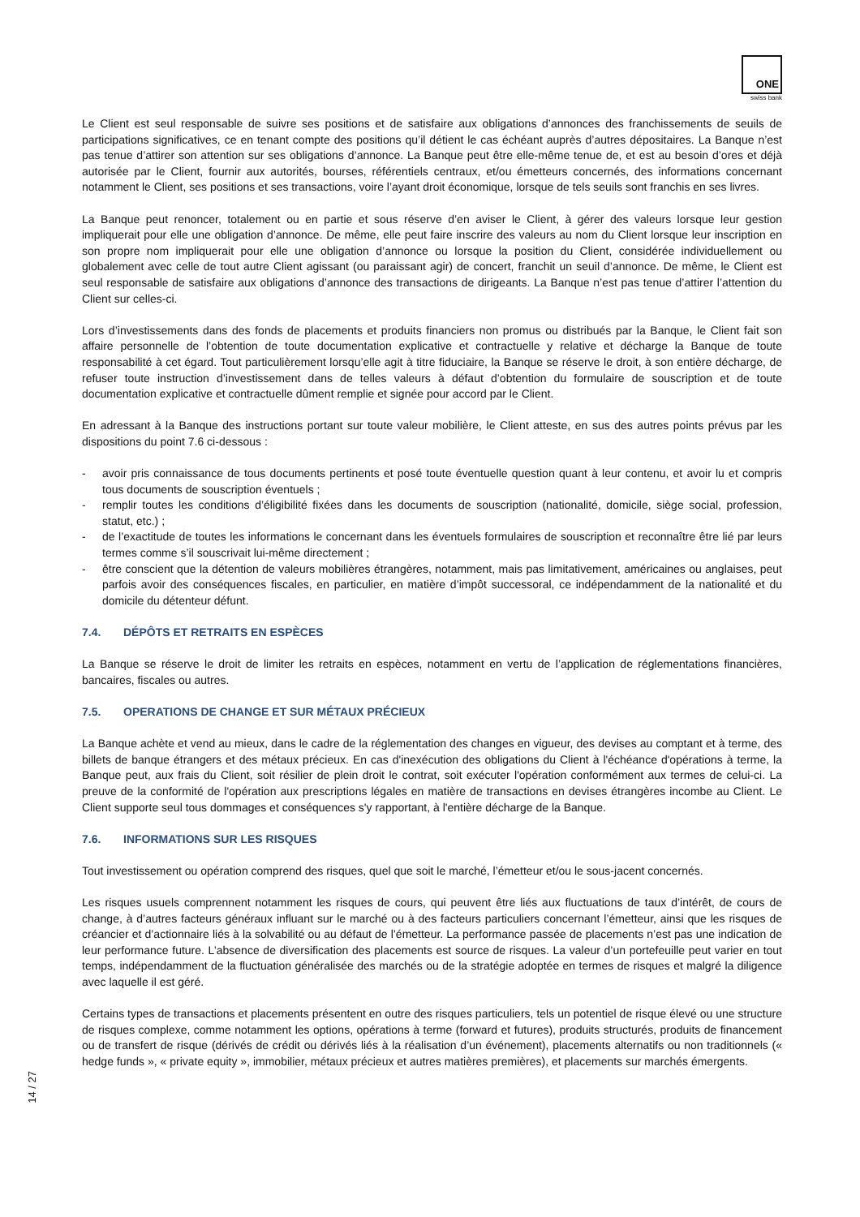ONE
swiss bank
Le Client est seul responsable de suivre ses positions et de satisfaire aux obligations d’annonces des franchissements de seuils de participations significatives, ce en tenant compte des positions qu’il détient le cas échéant auprès d’autres dépositaires. La Banque n’est pas tenue d’attirer son attention sur ses obligations d’annonce. La Banque peut être elle-même tenue de, et est au besoin d’ores et déjà autorisée par le Client, fournir aux autorités, bourses, référentiels centraux, et/ou émetteurs concernés, des informations concernant notamment le Client, ses positions et ses transactions, voire l’ayant droit économique, lorsque de tels seuils sont franchis en ses livres.
La Banque peut renoncer, totalement ou en partie et sous réserve d’en aviser le Client, à gérer des valeurs lorsque leur gestion impliquerait pour elle une obligation d’annonce. De même, elle peut faire inscrire des valeurs au nom du Client lorsque leur inscription en son propre nom impliquerait pour elle une obligation d’annonce ou lorsque la position du Client, considérée individuellement ou globalement avec celle de tout autre Client agissant (ou paraissant agir) de concert, franchit un seuil d’annonce. De même, le Client est seul responsable de satisfaire aux obligations d’annonce des transactions de dirigeants. La Banque n’est pas tenue d’attirer l’attention du Client sur celles-ci.
Lors d’investissements dans des fonds de placements et produits financiers non promus ou distribués par la Banque, le Client fait son affaire personnelle de l’obtention de toute documentation explicative et contractuelle y relative et décharge la Banque de toute responsabilité à cet égard. Tout particulièrement lorsqu’elle agit à titre fiduciaire, la Banque se réserve le droit, à son entière décharge, de refuser toute instruction d’investissement dans de telles valeurs à défaut d’obtention du formulaire de souscription et de toute documentation explicative et contractuelle dûment remplie et signée pour accord par le Client.
En adressant à la Banque des instructions portant sur toute valeur mobilière, le Client atteste, en sus des autres points prévus par les dispositions du point 7.6 ci-dessous :
- avoir pris connaissance de tous documents pertinents et posé toute éventuelle question quant à leur contenu, et avoir lu et compris tous documents de souscription éventuels ;
- remplir toutes les conditions d’éligibilité fixées dans les documents de souscription (nationalité, domicile, siège social, profession, statut, etc.) ;
- de l’exactitude de toutes les informations le concernant dans les éventuels formulaires de souscription et reconnaître être lié par leurs termes comme s’il souscrivait lui-même directement ;
- être conscient que la détention de valeurs mobilières étrangères, notamment, mais pas limitativement, américaines ou anglaises, peut parfois avoir des conséquences fiscales, en particulier, en matière d’impôt successoral, ce indépendamment de la nationalité et du domicile du détenteur défunt.
7.4. DÉPÔTS ET RETRAITS EN ESPÈCES
La Banque se réserve le droit de limiter les retraits en espèces, notamment en vertu de l’application de réglementations financières, bancaires, fiscales ou autres.
7.5. OPERATIONS DE CHANGE ET SUR MÉTAUX PRÉCIEUX
La Banque achète et vend au mieux, dans le cadre de la réglementation des changes en vigueur, des devises au comptant et à terme, des billets de banque étrangers et des métaux précieux. En cas d'inexécution des obligations du Client à l'échéance d'opérations à terme, la Banque peut, aux frais du Client, soit résilier de plein droit le contrat, soit exécuter l'opération conformément aux termes de celui-ci. La preuve de la conformité de l'opération aux prescriptions légales en matière de transactions en devises étrangères incombe au Client. Le Client supporte seul tous dommages et conséquences s'y rapportant, à l'entière décharge de la Banque.
7.6. INFORMATIONS SUR LES RISQUES
Tout investissement ou opération comprend des risques, quel que soit le marché, l’émetteur et/ou le sous-jacent concernés.
Les risques usuels comprennent notamment les risques de cours, qui peuvent être liés aux fluctuations de taux d’intérêt, de cours de change, à d’autres facteurs généraux influant sur le marché ou à des facteurs particuliers concernant l’émetteur, ainsi que les risques de créancier et d’actionnaire liés à la solvabilité ou au défaut de l’émetteur. La performance passée de placements n’est pas une indication de leur performance future. L’absence de diversification des placements est source de risques. La valeur d’un portefeuille peut varier en tout temps, indépendamment de la fluctuation généralisée des marchés ou de la stratégie adoptée en termes de risques et malgré la diligence avec laquelle il est géré.
Certains types de transactions et placements présentent en outre des risques particuliers, tels un potentiel de risque élevé ou une structure de risques complexe, comme notamment les options, opérations à terme (forward et futures), produits structurés, produits de financement ou de transfert de risque (dérivés de crédit ou dérivés liés à la réalisation d’un événement), placements alternatifs ou non traditionnels (« hedge funds », « private equity », immobilier, métaux précieux et autres matières premières), et placements sur marchés émergents.
14 / 27